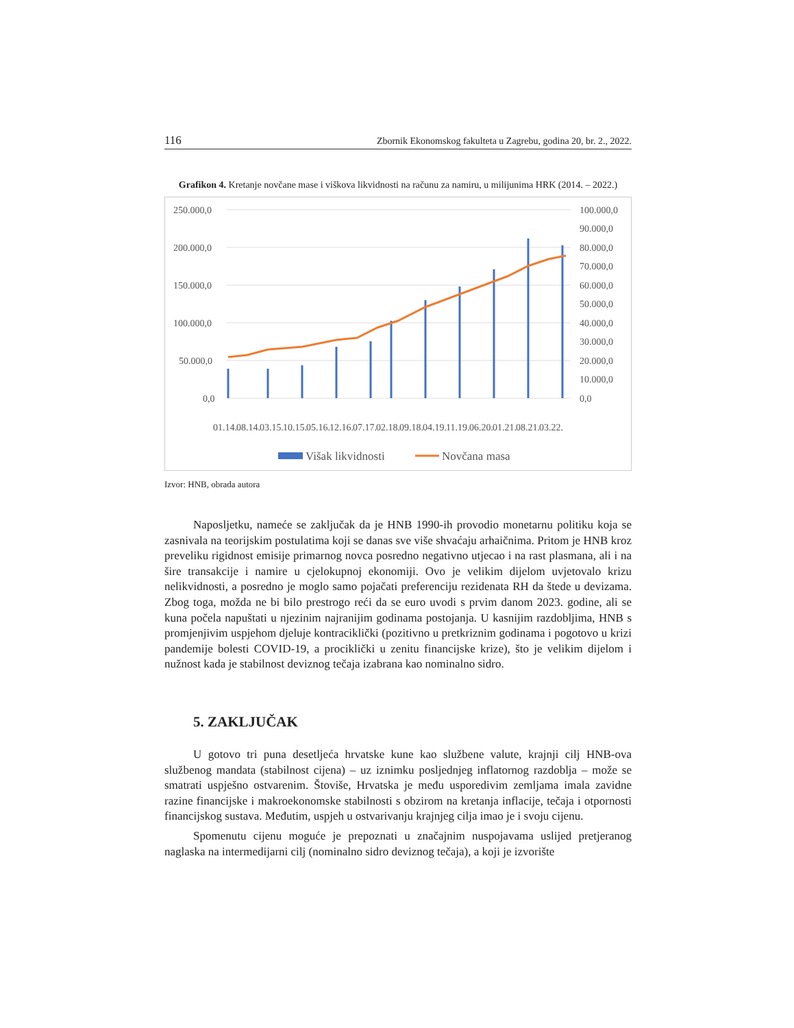116 Zbornik Ekonomskog fakulteta u Zagrebu, godina 20, br. 2., 2022.
Grafikon 4. Kretanje novčane mase i viškova likvidnosti na računu za namiru, u milijunima HRK (2014. – 2022.)
250.000,0
200.000,0
150.000,0
100.000,0
50.000,0
0,0
100.000,0
90.000,0
80.000,0
70.000,0
60.000,0
50.000,0
40.000,0
30.000,0
20.000,0
10.000,0
0,0
01.14.
08.14.
03.15.
10.15.
05.16.
12.16.
07.17.
02.18.
09.18.
04.19.
11.19.
06.20.
01.21.
08.21.
03.22.
Višak likvidnosti
Novčana masa
Izvor: HNB, obrada autora
Naposljetku, nameće se zaključak da je HNB 1990-ih provodio monetarnu politiku koja se zasnivala na teorijskim postulatima koji se danas sve više shvaćaju arhaičnima. Pritom je HNB kroz preveliku rigidnost emisije primarnog novca posredno negativno utjecao i na rast plasmana, ali i na šire transakcije i namire u cjelokupnoj ekonomiji. Ovo je velikim dijelom uvjetovalo krizu nelikvidnosti, a posredno je moglo samo pojačati preferenciju rezidenata RH da štede u devizama. Zbog toga, možda ne bi bilo prestrogo reći da se euro uvodi s prvim danom 2023. godine, ali se kuna počela napuštati u njezinim najranijim godinama postojanja. U kasnijim razdobljima, HNB s promjenjivim uspjehom djeluje kontraciklički (pozitivno u pretkriznim godinama i pogotovo u krizi pandemije bolesti COVID-19, a prociklički u zenitu financijske krize), što je velikim dijelom i nužnost kada je stabilnost deviznog tečaja izabrana kao nominalno sidro.
5. ZAKLJUČAK
U gotovo tri puna desetljeća hrvatske kune kao službene valute, krajnji cilj HNB-ova službenog mandata (stabilnost cijena) – uz iznimku posljednjeg inflatornog razdoblja – može se smatrati uspješno ostvarenim. Štoviše, Hrvatska je među usporedivim zemljama imala zavidne razine financijske i makroekonomske stabilnosti s obzirom na kretanja inflacije, tečaja i otpornosti financijskog sustava. Međutim, uspjeh u ostvarivanju krajnjeg cilja imao je i svoju cijenu.
Spomenutu cijenu moguće je prepoznati u značajnim nuspojavama uslijed pretjeranog naglaska na intermedijarni cilj (nominalno sidro deviznog tečaja), a koji je izvorište